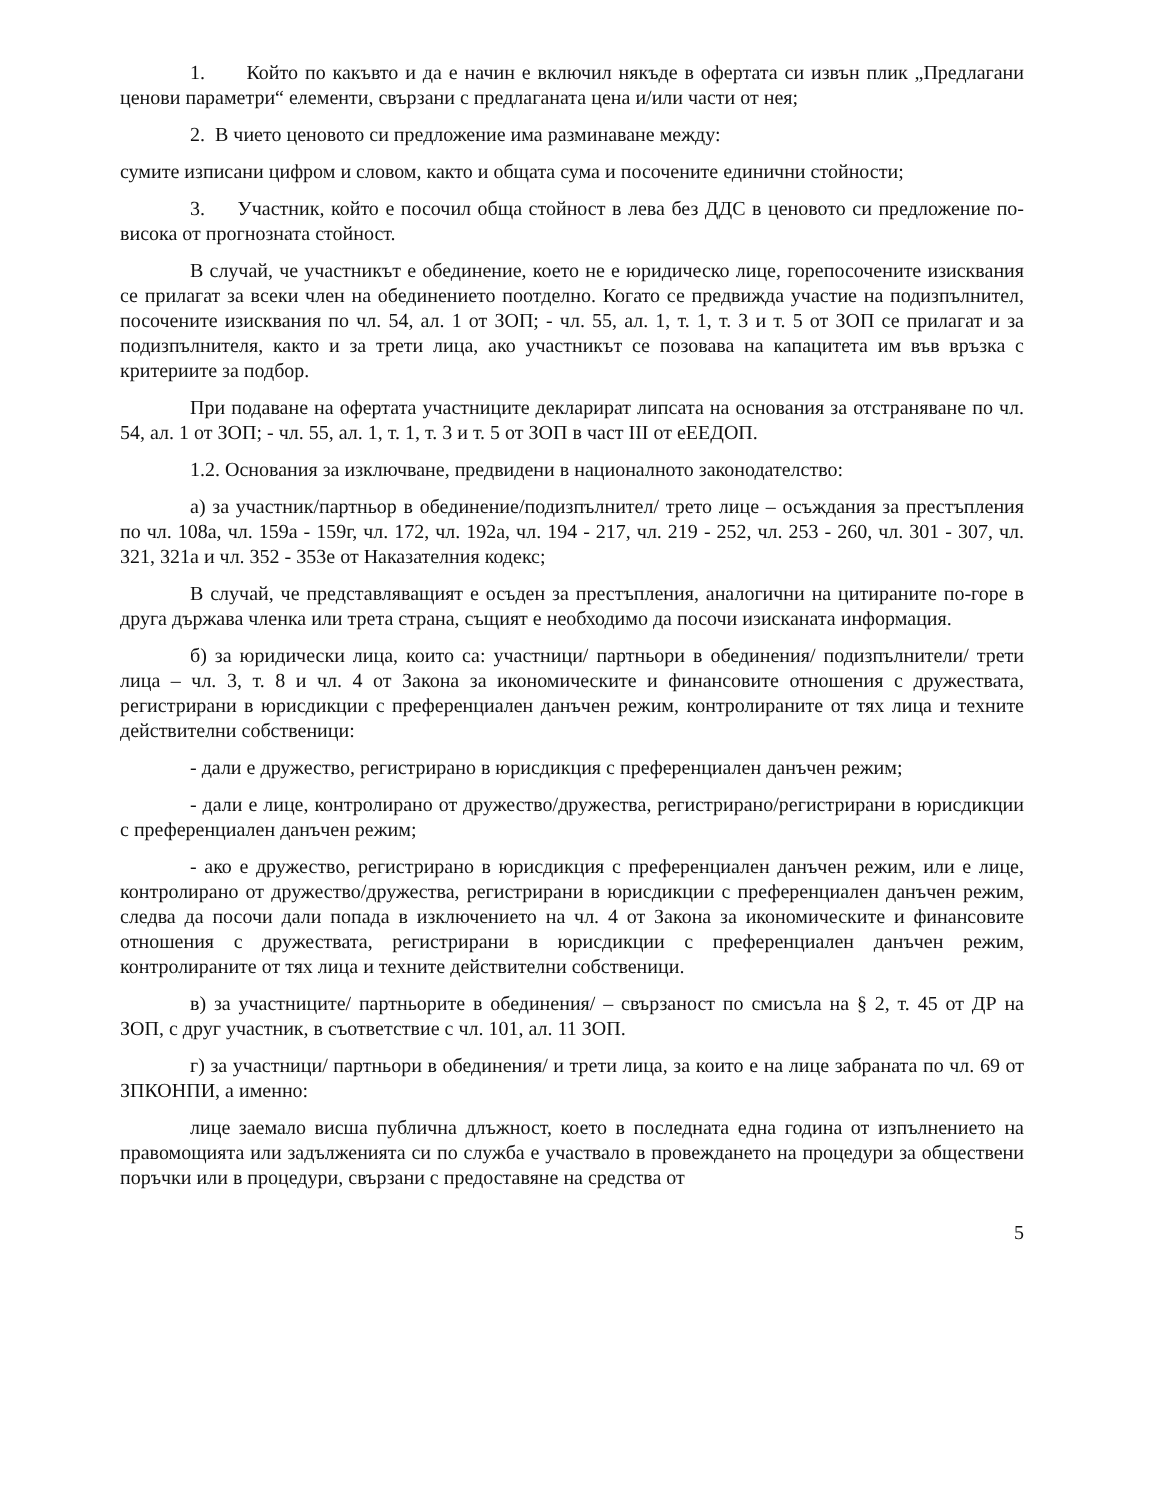1. Който по какъвто и да е начин е включил някъде в офертата си извън плик „Предлагани ценови параметри“ елементи, свързани с предлаганата цена и/или части от нея;
2. В чието ценовото си предложение има разминаване между:
сумите изписани цифром и словом, както и общата сума и посочените единични стойности;
3. Участник, който е посочил обща стойност в лева без ДДС в ценовото си предложение по-висока от прогнозната стойност.
В случай, че участникът е обединение, което не е юридическо лице, горепосочените изисквания се прилагат за всеки член на обединението поотделно. Когато се предвижда участие на подизпълнител, посочените изисквания по чл. 54, ал. 1 от ЗОП; - чл. 55, ал. 1, т. 1, т. 3 и т. 5 от ЗОП се прилагат и за подизпълнителя, както и за трети лица, ако участникът се позовава на капацитета им във връзка с критериите за подбор.
При подаване на офертата участниците декларират липсата на основания за отстраняване по чл. 54, ал. 1 от ЗОП; - чл. 55, ал. 1, т. 1, т. 3 и т. 5 от ЗОП в част III от еЕЕДОП.
1.2. Основания за изключване, предвидени в националното законодателство:
а) за участник/партньор в обединение/подизпълнител/ трето лице – осъждания за престъпления по чл. 108а, чл. 159а - 159г, чл. 172, чл. 192а, чл. 194 - 217, чл. 219 - 252, чл. 253 - 260, чл. 301 - 307, чл. 321, 321а и чл. 352 - 353е от Наказателния кодекс;
В случай, че представляващият е осъден за престъпления, аналогични на цитираните по-горе в друга държава членка или трета страна, същият е необходимо да посочи изисканата информация.
б) за юридически лица, които са: участници/ партньори в обединения/ подизпълнители/ трети лица – чл. 3, т. 8 и чл. 4 от Закона за икономическите и финансовите отношения с дружествата, регистрирани в юрисдикции с преференциален данъчен режим, контролираните от тях лица и техните действителни собственици:
- дали е дружество, регистрирано в юрисдикция с преференциален данъчен режим;
- дали е лице, контролирано от дружество/дружества, регистрирано/регистрирани в юрисдикции с преференциален данъчен режим;
- ако е дружество, регистрирано в юрисдикция с преференциален данъчен режим, или е лице, контролирано от дружество/дружества, регистрирани в юрисдикции с преференциален данъчен режим, следва да посочи дали попада в изключението на чл. 4 от Закона за икономическите и финансовите отношения с дружествата, регистрирани в юрисдикции с преференциален данъчен режим, контролираните от тях лица и техните действителни собственици.
в) за участниците/ партньорите в обединения/ – свързаност по смисъла на § 2, т. 45 от ДР на ЗОП, с друг участник, в съответствие с чл. 101, ал. 11 ЗОП.
г) за участници/ партньори в обединения/ и трети лица, за които е на лице забраната по чл. 69 от ЗПКОНПИ, а именно:
лице заемало висша публична длъжност, което в последната една година от изпълнението на правомощията или задълженията си по служба е участвало в провеждането на процедури за обществени поръчки или в процедури, свързани с предоставяне на средства от
5